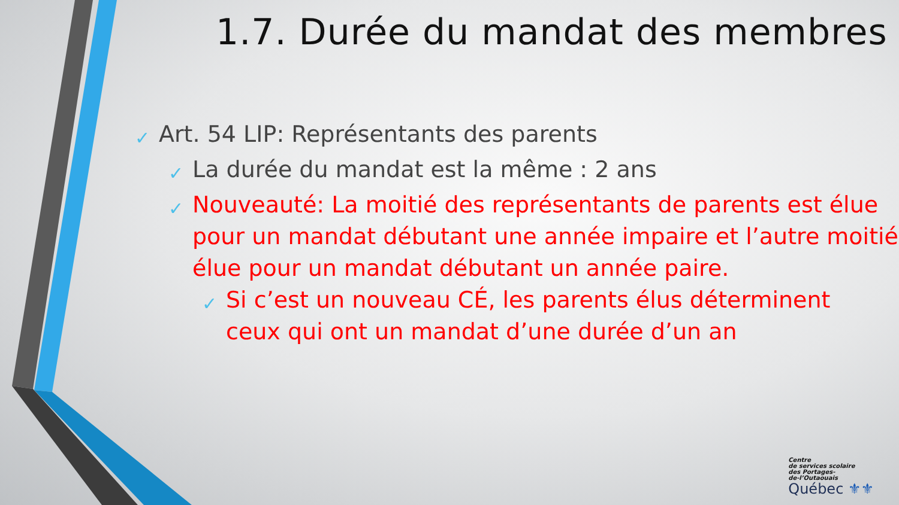1.7. Durée du mandat des membres
✓ Art. 54 LIP: Représentants des parents
✓ La durée du mandat est la même : 2 ans
✓ Nouveauté: La moitié des représentants de parents est élue pour un mandat débutant une année impaire et l’autre moitié élue pour un mandat débutant un année paire.
✓ Si c’est un nouveau CÉ, les parents élus déterminent ceux qui ont un mandat d’une durée d’un an
Centre
de services scolaire
des Portages-
de-l’Outaouais
Québec ⚜⚜